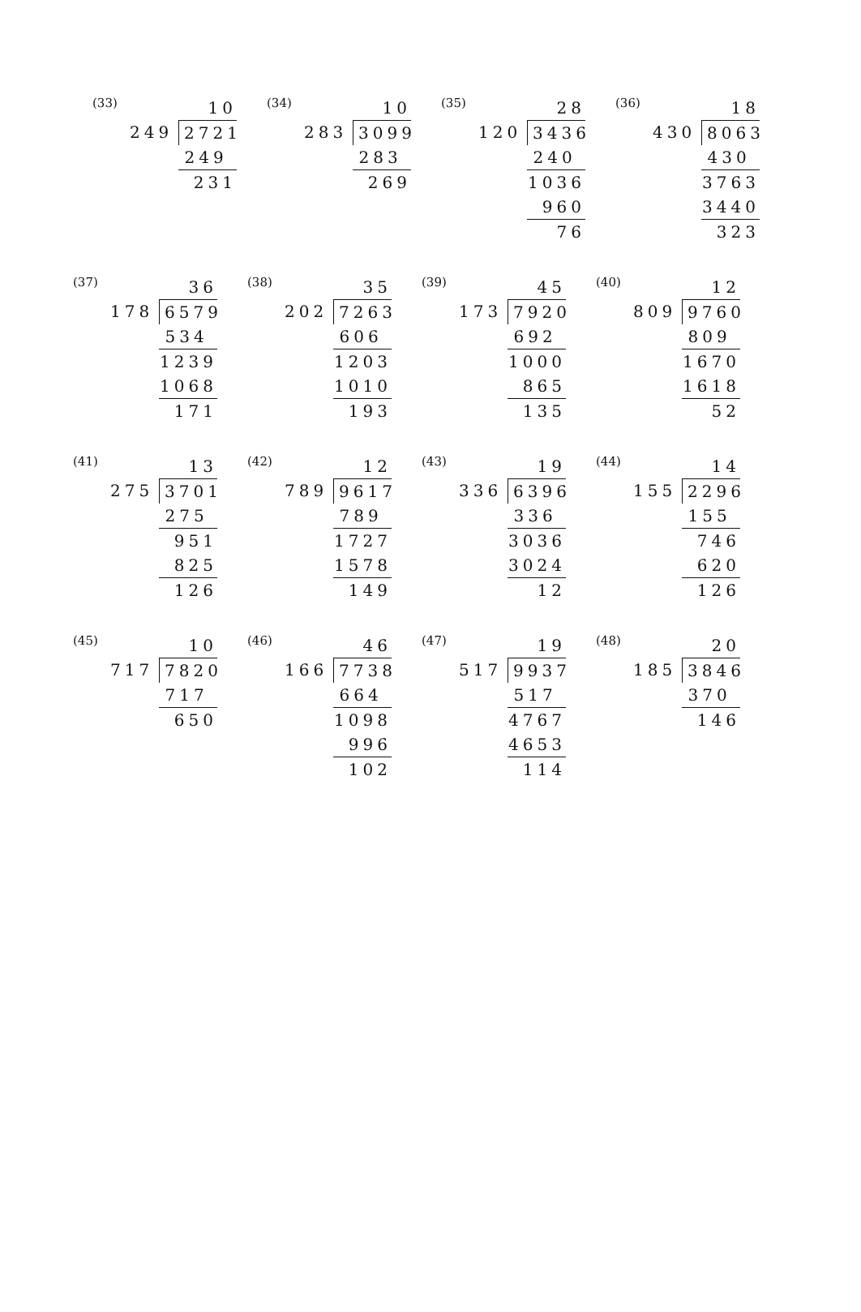(33)
10
249
2721
249
231
(34)
10
283
3099
283
269
(35)
28
120
3436
240
1036
960
76
(36)
18
430
8063
430
3763
3440
323
(37)
36
178
6579
534
1239
1068
171
(38)
35
202
7263
606
1203
1010
193
(39)
45
173
7920
692
1000
865
135
(40)
12
809
9760
809
1670
1618
52
(41)
13
275
3701
275
951
825
126
(42)
12
789
9617
789
1727
1578
149
(43)
19
336
6396
336
3036
3024
12
(44)
14
155
2296
155
746
620
126
(45)
10
717
7820
717
650
(46)
46
166
7738
664
1098
996
102
(47)
19
517
9937
517
4767
4653
114
(48)
20
185
3846
370
146